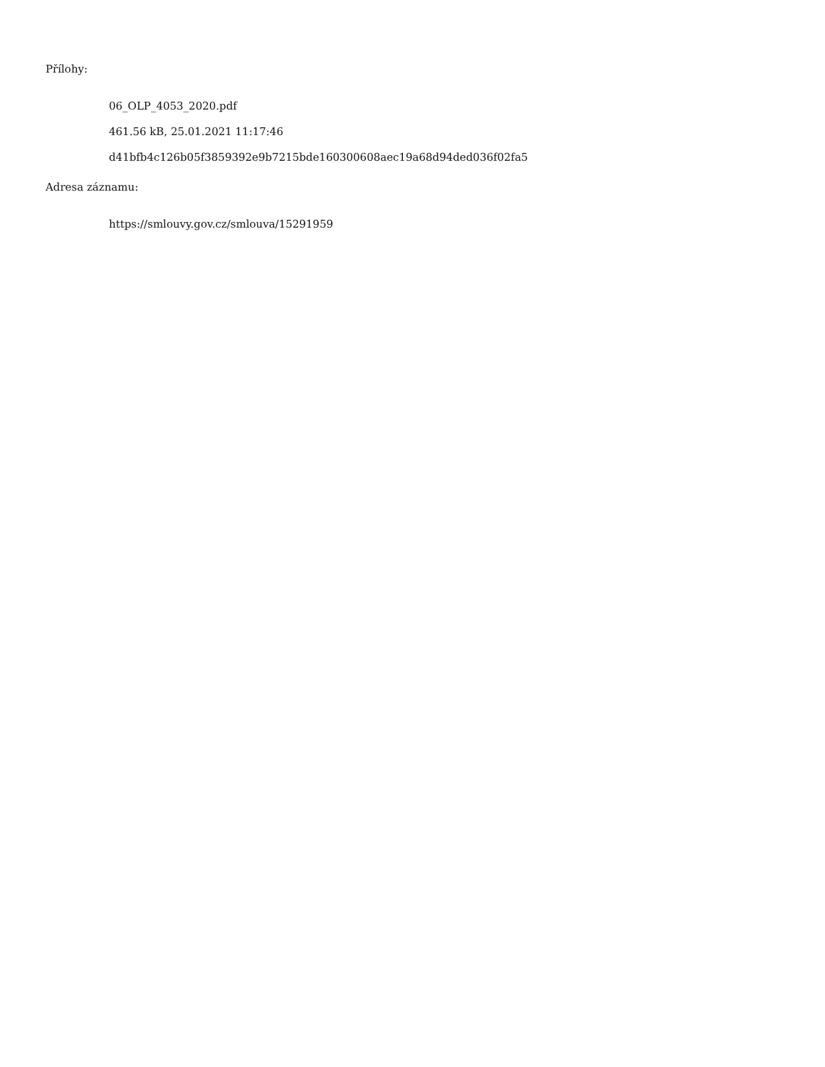Přílohy:
06_OLP_4053_2020.pdf
461.56 kB, 25.01.2021 11:17:46
d41bfb4c126b05f3859392e9b7215bde160300608aec19a68d94ded036f02fa5
Adresa záznamu:
https://smlouvy.gov.cz/smlouva/15291959